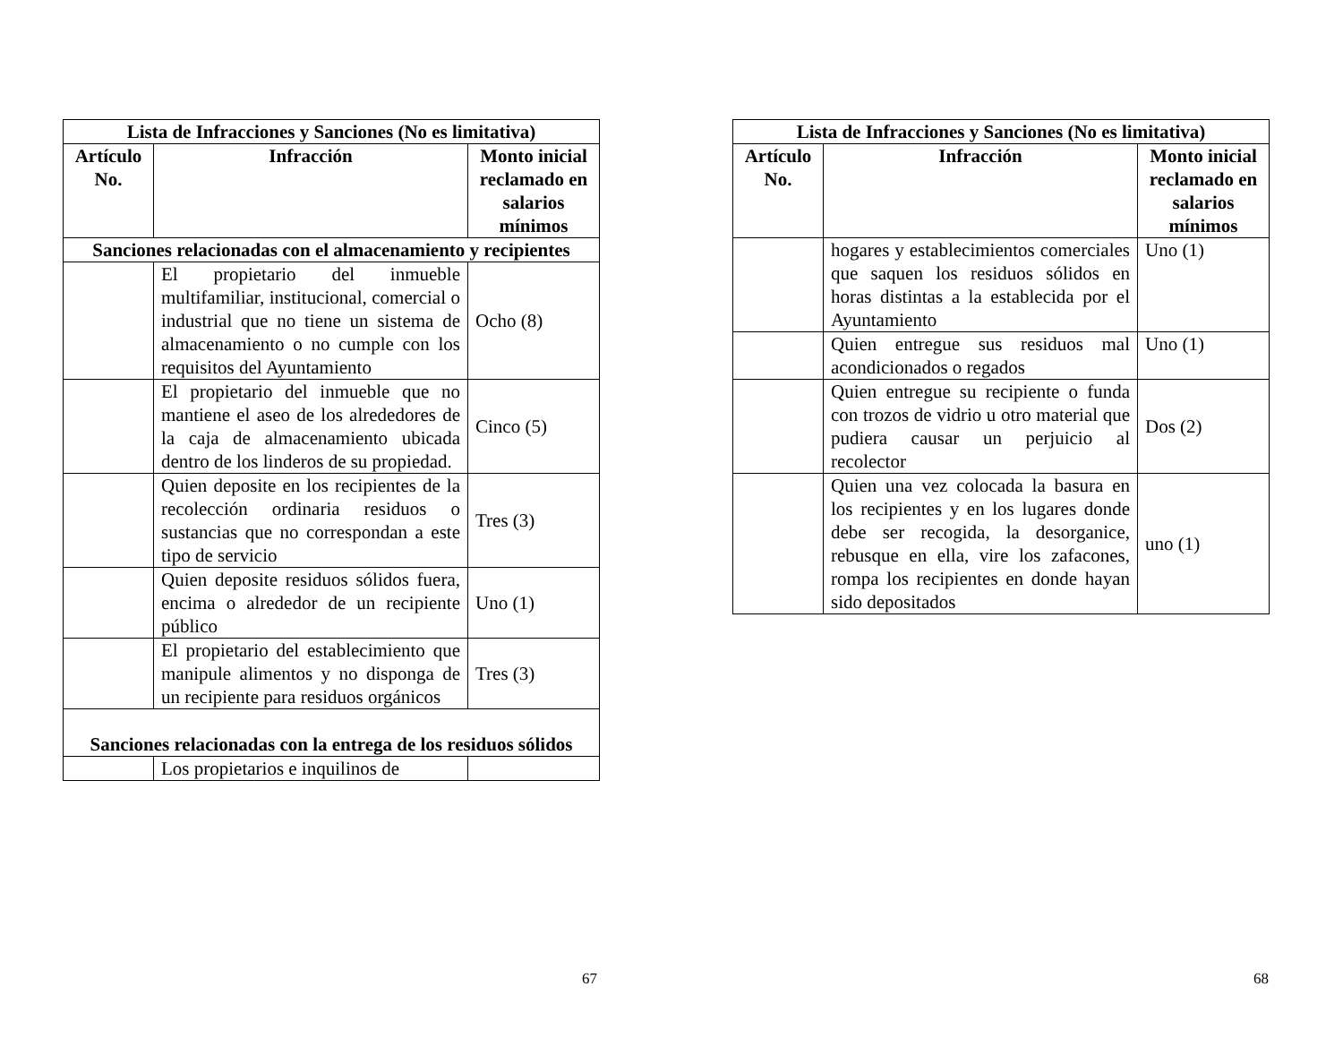| Lista de Infracciones y Sanciones (No es limitativa) | | |
| --- | --- | --- |
| Artículo No. | Infracción | Monto inicial reclamado en salarios mínimos |
| Sanciones relacionadas con el almacenamiento y recipientes | | |
| | El propietario del inmueble multifamiliar, institucional, comercial o industrial que no tiene un sistema de almacenamiento o no cumple con los requisitos del Ayuntamiento | Ocho (8) |
| | El propietario del inmueble que no mantiene el aseo de los alrededores de la caja de almacenamiento ubicada dentro de los linderos de su propiedad. | Cinco (5) |
| | Quien deposite en los recipientes de la recolección ordinaria residuos o sustancias que no correspondan a este tipo de servicio | Tres (3) |
| | Quien deposite residuos sólidos fuera, encima o alrededor de un recipiente público | Uno (1) |
| | El propietario del establecimiento que manipule alimentos y no disponga de un recipiente para residuos orgánicos | Tres (3) |
| Sanciones relacionadas con la entrega de los residuos sólidos | | |
| | Los propietarios e inquilinos de | |
67
| Lista de Infracciones y Sanciones (No es limitativa) | | |
| --- | --- | --- |
| Artículo No. | Infracción | Monto inicial reclamado en salarios mínimos |
| | hogares y establecimientos comerciales que saquen los residuos sólidos en horas distintas a la establecida por el Ayuntamiento | Uno (1) |
| | Quien entregue sus residuos mal acondicionados o regados | Uno (1) |
| | Quien entregue su recipiente o funda con trozos de vidrio u otro material que pudiera causar un perjuicio al recolector | Dos (2) |
| | Quien una vez colocada la basura en los recipientes y en los lugares donde debe ser recogida, la desorganice, rebusque en ella, vire los zafacones, rompa los recipientes en donde hayan sido depositados | uno (1) |
68